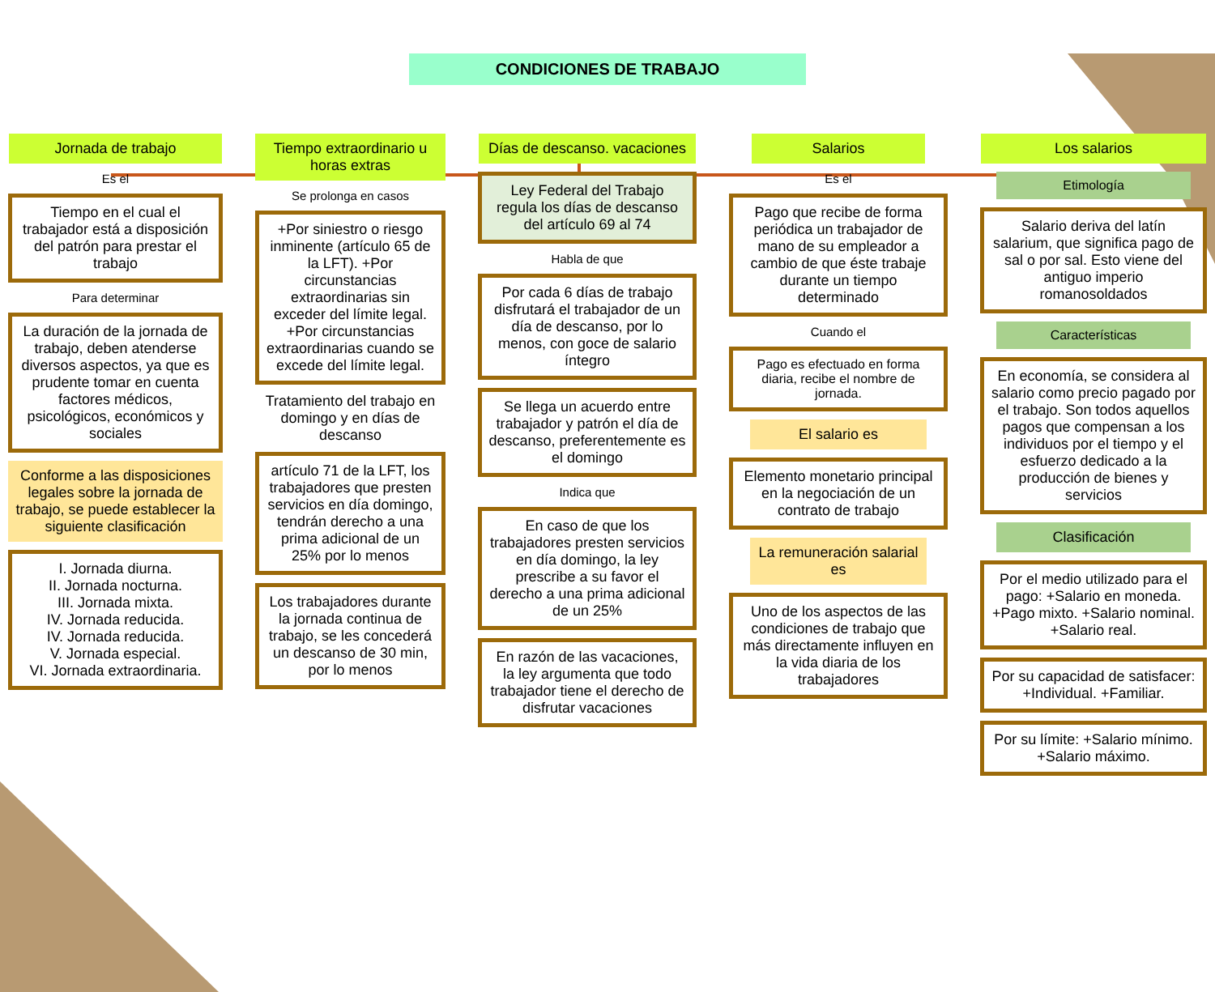CONDICIONES DE TRABAJO
Jornada de trabajo
Es el
Tiempo en el cual el trabajador está a disposición del patrón para prestar el trabajo
Para determinar
La duración de la jornada de trabajo, deben atenderse diversos aspectos, ya que es prudente tomar en cuenta factores médicos, psicológicos, económicos y sociales
Conforme a las disposiciones legales sobre la jornada de trabajo, se puede establecer la siguiente clasificación
I. Jornada diurna.
II. Jornada nocturna.
III. Jornada mixta.
IV. Jornada reducida.
IV. Jornada reducida.
V. Jornada especial.
VI. Jornada extraordinaria.
Tiempo extraordinario u horas extras
Se prolonga en casos
+Por siniestro o riesgo inminente (artículo 65 de la LFT). +Por circunstancias extraordinarias sin exceder del límite legal. +Por circunstancias extraordinarias cuando se excede del límite legal.
Tratamiento del trabajo en domingo y en días de descanso
artículo 71 de la LFT, los trabajadores que presten servicios en día domingo, tendrán derecho a una prima adicional de un 25% por lo menos
Los trabajadores durante la jornada continua de trabajo, se les concederá un descanso de 30 min, por lo menos
Días de descanso. vacaciones
Ley Federal del Trabajo regula los días de descanso del artículo 69 al 74
Habla de que
Por cada 6 días de trabajo disfrutará el trabajador de un día de descanso, por lo menos, con goce de salario íntegro
Se llega un acuerdo entre trabajador y patrón el día de descanso, preferentemente es el domingo
Indica que
En caso de que los trabajadores presten servicios en día domingo, la ley prescribe a su favor el derecho a una prima adicional de un 25%
En razón de las vacaciones, la ley argumenta que todo trabajador tiene el derecho de disfrutar vacaciones
Salarios
Es el
Pago que recibe de forma periódica un trabajador de mano de su empleador a cambio de que éste trabaje durante un tiempo determinado
Cuando el
Pago es efectuado en forma diaria, recibe el nombre de jornada.
El salario es
Elemento monetario principal en la negociación de un contrato de trabajo
La remuneración salarial es
Uno de los aspectos de las condiciones de trabajo que más directamente influyen en la vida diaria de los trabajadores
Los salarios
Etimología
Salario deriva del latín salarium, que significa pago de sal o por sal. Esto viene del antiguo imperio romanosoldados
Características
En economía, se considera al salario como precio pagado por el trabajo. Son todos aquellos pagos que compensan a los individuos por el tiempo y el esfuerzo dedicado a la producción de bienes y servicios
Clasificación
Por el medio utilizado para el pago: +Salario en moneda. +Pago mixto. +Salario nominal. +Salario real.
Por su capacidad de satisfacer: +Individual. +Familiar.
Por su límite: +Salario mínimo. +Salario máximo.